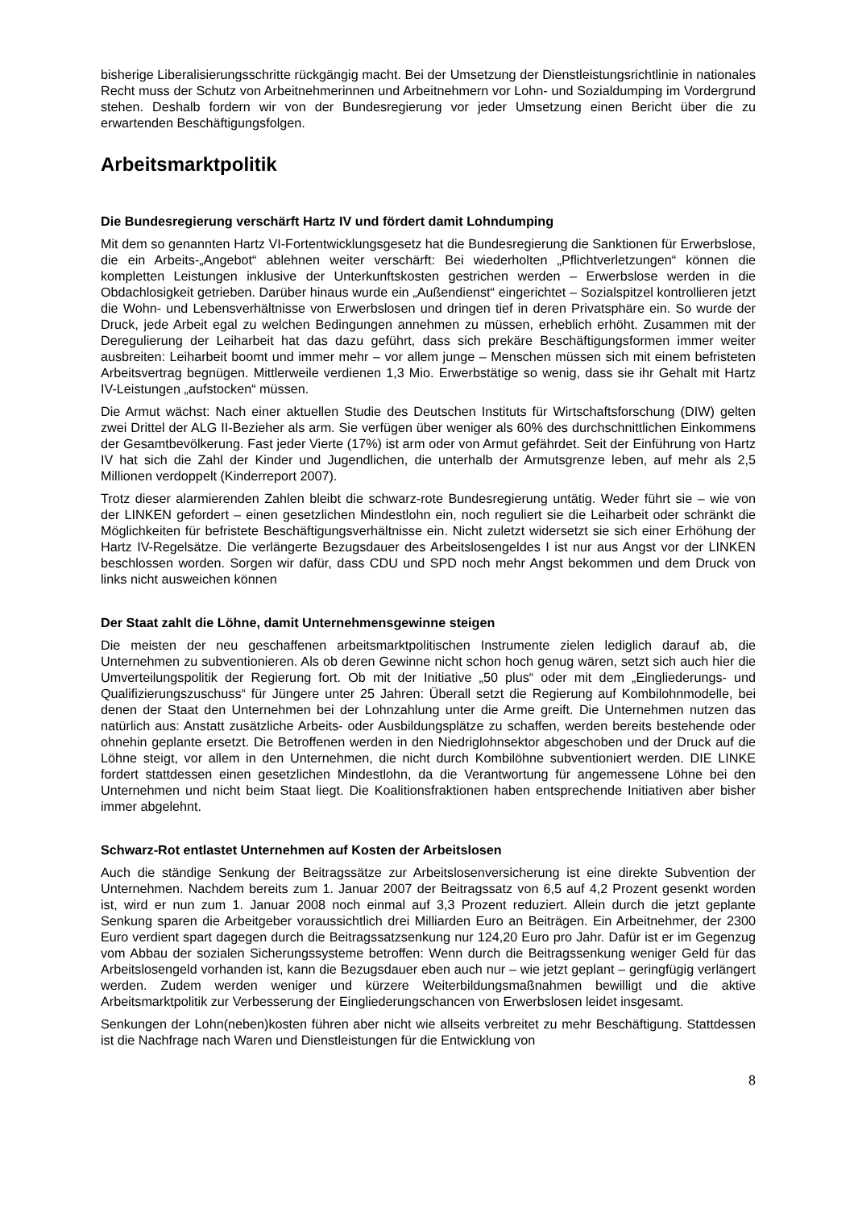bisherige Liberalisierungsschritte rückgängig macht. Bei der Umsetzung der Dienstleistungsrichtlinie in nationales Recht muss der Schutz von Arbeitnehmerinnen und Arbeitnehmern vor Lohn- und Sozialdumping im Vordergrund stehen. Deshalb fordern wir von der Bundesregierung vor jeder Umsetzung einen Bericht über die zu erwartenden Beschäftigungsfolgen.
Arbeitsmarktpolitik
Die Bundesregierung verschärft Hartz IV und fördert damit Lohndumping
Mit dem so genannten Hartz VI-Fortentwicklungsgesetz hat die Bundesregierung die Sanktionen für Erwerbslose, die ein Arbeits-„Angebot“ ablehnen weiter verschärft: Bei wiederholten „Pflichtverletzungen“ können die kompletten Leistungen inklusive der Unterkunftskosten gestrichen werden – Erwerbslose werden in die Obdachlosigkeit getrieben. Darüber hinaus wurde ein „Außendienst“ eingerichtet – Sozialspitzel kontrollieren jetzt die Wohn- und Lebensverhältnisse von Erwerbslosen und dringen tief in deren Privatsphäre ein. So wurde der Druck, jede Arbeit egal zu welchen Bedingungen annehmen zu müssen, erheblich erhöht. Zusammen mit der Deregulierung der Leiharbeit hat das dazu geführt, dass sich prekäre Beschäftigungsformen immer weiter ausbreiten: Leiharbeit boomt und immer mehr – vor allem junge – Menschen müssen sich mit einem befristeten Arbeitsvertrag begnügen. Mittlerweile verdienen 1,3 Mio. Erwerbstätige so wenig, dass sie ihr Gehalt mit Hartz IV-Leistungen „aufstocken“ müssen.
Die Armut wächst: Nach einer aktuellen Studie des Deutschen Instituts für Wirtschaftsforschung (DIW) gelten zwei Drittel der ALG II-Bezieher als arm. Sie verfügen über weniger als 60% des durchschnittlichen Einkommens der Gesamtbevölkerung. Fast jeder Vierte (17%) ist arm oder von Armut gefährdet. Seit der Einführung von Hartz IV hat sich die Zahl der Kinder und Jugendlichen, die unterhalb der Armutsgrenze leben, auf mehr als 2,5 Millionen verdoppelt (Kinderreport 2007).
Trotz dieser alarmierenden Zahlen bleibt die schwarz-rote Bundesregierung untätig. Weder führt sie – wie von der LINKEN gefordert – einen gesetzlichen Mindestlohn ein, noch reguliert sie die Leiharbeit oder schränkt die Möglichkeiten für befristete Beschäftigungsverhältnisse ein. Nicht zuletzt widersetzt sie sich einer Erhöhung der Hartz IV-Regelsätze. Die verlängerte Bezugsdauer des Arbeitslosengeldes I ist nur aus Angst vor der LINKEN beschlossen worden. Sorgen wir dafür, dass CDU und SPD noch mehr Angst bekommen und dem Druck von links nicht ausweichen können
Der Staat zahlt die Löhne, damit Unternehmensgewinne steigen
Die meisten der neu geschaffenen arbeitsmarktpolitischen Instrumente zielen lediglich darauf ab, die Unternehmen zu subventionieren. Als ob deren Gewinne nicht schon hoch genug wären, setzt sich auch hier die Umverteilungspolitik der Regierung fort. Ob mit der Initiative „50 plus“ oder mit dem „Eingliederungs- und Qualifizierungszuschuss“ für Jüngere unter 25 Jahren: Überall setzt die Regierung auf Kombilohnmodelle, bei denen der Staat den Unternehmen bei der Lohnzahlung unter die Arme greift. Die Unternehmen nutzen das natürlich aus: Anstatt zusätzliche Arbeits- oder Ausbildungsplätze zu schaffen, werden bereits bestehende oder ohnehin geplante ersetzt. Die Betroffenen werden in den Niedriglohnsektor abgeschoben und der Druck auf die Löhne steigt, vor allem in den Unternehmen, die nicht durch Kombilöhne subventioniert werden. DIE LINKE fordert stattdessen einen gesetzlichen Mindestlohn, da die Verantwortung für angemessene Löhne bei den Unternehmen und nicht beim Staat liegt. Die Koalitionsfraktionen haben entsprechende Initiativen aber bisher immer abgelehnt.
Schwarz-Rot entlastet Unternehmen auf Kosten der Arbeitslosen
Auch die ständige Senkung der Beitragssätze zur Arbeitslosenversicherung ist eine direkte Subvention der Unternehmen. Nachdem bereits zum 1. Januar 2007 der Beitragssatz von 6,5 auf 4,2 Prozent gesenkt worden ist, wird er nun zum 1. Januar 2008 noch einmal auf 3,3 Prozent reduziert. Allein durch die jetzt geplante Senkung sparen die Arbeitgeber voraussichtlich drei Milliarden Euro an Beiträgen. Ein Arbeitnehmer, der 2300 Euro verdient spart dagegen durch die Beitragssatzsenkung nur 124,20 Euro pro Jahr. Dafür ist er im Gegenzug vom Abbau der sozialen Sicherungssysteme betroffen: Wenn durch die Beitragssenkung weniger Geld für das Arbeitslosengeld vorhanden ist, kann die Bezugsdauer eben auch nur – wie jetzt geplant – geringfügig verlängert werden. Zudem werden weniger und kürzere Weiterbildungsmaßnahmen bewilligt und die aktive Arbeitsmarktpolitik zur Verbesserung der Eingliederungschancen von Erwerbslosen leidet insgesamt.
Senkungen der Lohn(neben)kosten führen aber nicht wie allseits verbreitet zu mehr Beschäftigung. Stattdessen ist die Nachfrage nach Waren und Dienstleistungen für die Entwicklung von
8